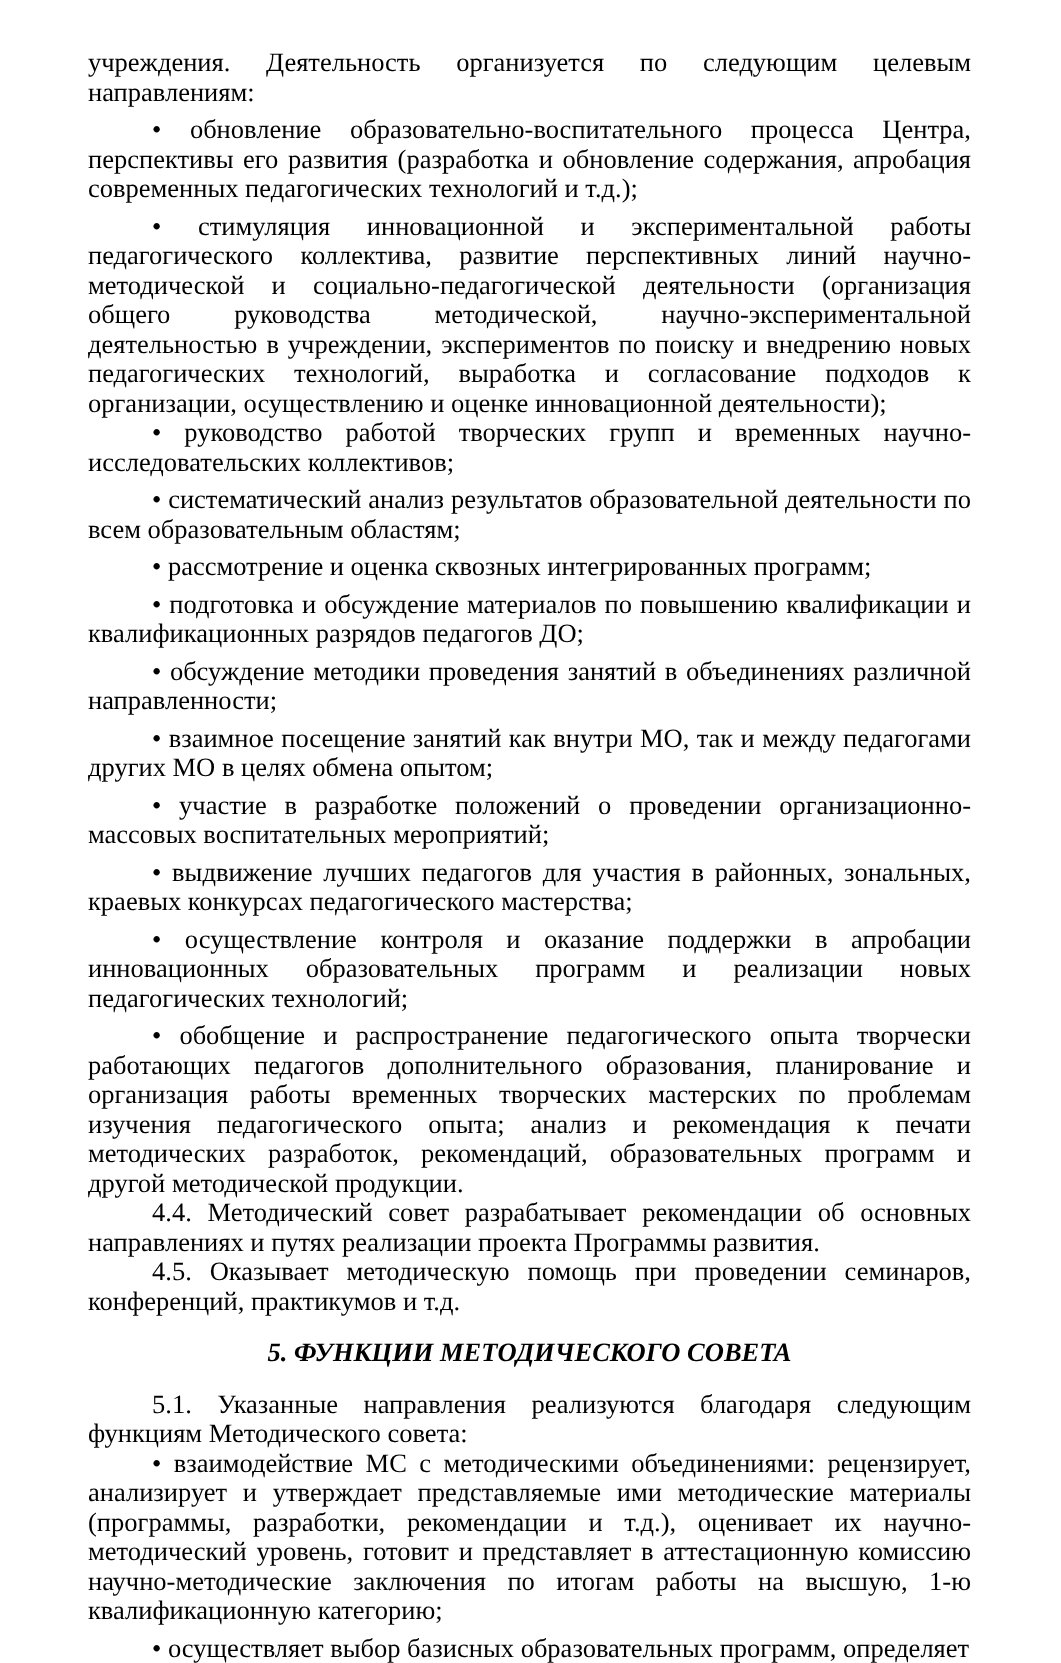учреждения. Деятельность организуется по следующим целевым направлениям:
• обновление образовательно-воспитательного процесса Центра, перспективы его развития (разработка и обновление содержания, апробация современных педагогических технологий и т.д.);
• стимуляция инновационной и экспериментальной работы педагогического коллектива, развитие перспективных линий научно-методической и социально-педагогической деятельности (организация общего руководства методической, научно-экспериментальной деятельностью в учреждении, экспериментов по поиску и внедрению новых педагогических технологий, выработка и согласование подходов к организации, осуществлению и оценке инновационной деятельности);
• руководство работой творческих групп и временных научно-исследовательских коллективов;
• систематический анализ результатов образовательной деятельности по всем образовательным областям;
• рассмотрение и оценка сквозных интегрированных программ;
• подготовка и обсуждение материалов по повышению квалификации и квалификационных разрядов педагогов ДО;
• обсуждение методики проведения занятий в объединениях различной направленности;
• взаимное посещение занятий как внутри МО, так и между педагогами других МО в целях обмена опытом;
• участие в разработке положений о проведении организационно-массовых воспитательных мероприятий;
• выдвижение лучших педагогов для участия в районных, зональных, краевых конкурсах педагогического мастерства;
• осуществление контроля и оказание поддержки в апробации инновационных образовательных программ и реализации новых педагогических технологий;
• обобщение и распространение педагогического опыта творчески работающих педагогов дополнительного образования, планирование и организация работы временных творческих мастерских по проблемам изучения педагогического опыта; анализ и рекомендация к печати методических разработок, рекомендаций, образовательных программ и другой методической продукции.
4.4. Методический совет разрабатывает рекомендации об основных направлениях и путях реализации проекта Программы развития.
4.5. Оказывает методическую помощь при проведении семинаров, конференций, практикумов и т.д.
5. ФУНКЦИИ МЕТОДИЧЕСКОГО СОВЕТА
5.1. Указанные направления реализуются благодаря следующим функциям Методического совета:
• взаимодействие МС с методическими объединениями: рецензирует, анализирует и утверждает представляемые ими методические материалы (программы, разработки, рекомендации и т.д.), оценивает их научно-методический уровень, готовит и представляет в аттестационную комиссию научно-методические заключения по итогам работы на высшую, 1-ю квалификационную категорию;
• осуществляет выбор базисных образовательных программ, определяет